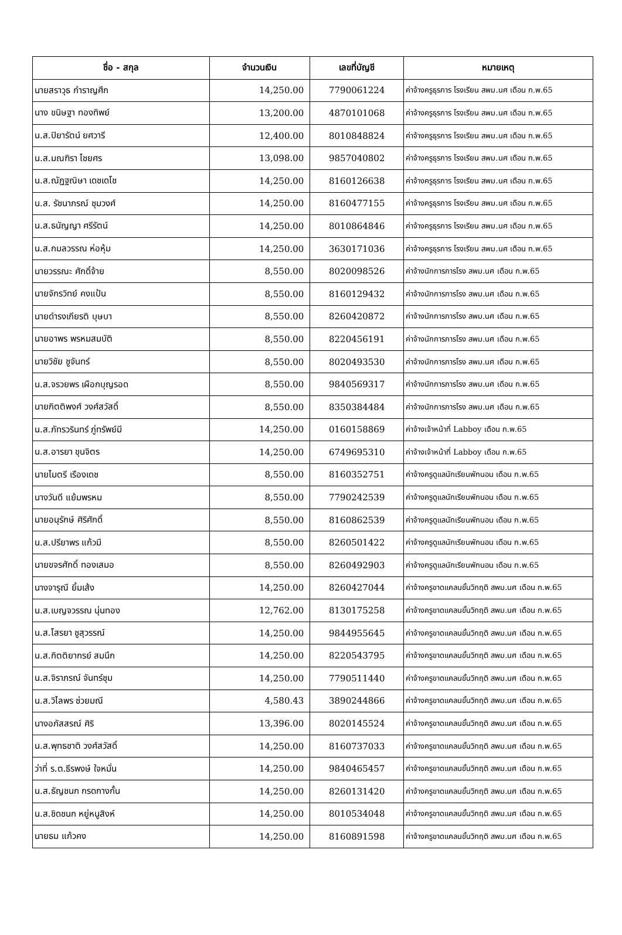| ชื่อ - สกุล | จำนวนเงิน | เลขที่บัญชี | หมายเหตุ |
| --- | --- | --- | --- |
| นายสราวุธ กำราญศึก | 14,250.00 | 7790061224 | ค่าจ้างครูธุรการ โรงเรียน สพม.นศ เดือน ก.พ.65 |
| นาง ขนิษฐา ทองทิพย์ | 13,200.00 | 4870101068 | ค่าจ้างครูธุรการ โรงเรียน สพม.นศ เดือน ก.พ.65 |
| น.ส.ปิยารัตน์ ยศวารี | 12,400.00 | 8010848824 | ค่าจ้างครูธุรการ โรงเรียน สพม.นศ เดือน ก.พ.65 |
| น.ส.มณฑิรา ไชยศร | 13,098.00 | 9857040802 | ค่าจ้างครูธุรการ โรงเรียน สพม.นศ เดือน ก.พ.65 |
| น.ส.ณัฏฐณิษา เดชเดโช | 14,250.00 | 8160126638 | ค่าจ้างครูธุรการ โรงเรียน สพม.นศ เดือน ก.พ.65 |
| น.ส. รัชนาภรณ์ ชุมวงศ์ | 14,250.00 | 8160477155 | ค่าจ้างครูธุรการ โรงเรียน สพม.นศ เดือน ก.พ.65 |
| น.ส.ธนัญญา ศรีรัตน์ | 14,250.00 | 8010864846 | ค่าจ้างครูธุรการ โรงเรียน สพม.นศ เดือน ก.พ.65 |
| น.ส.กมลวรรณ ห่อหุ้ม | 14,250.00 | 3630171036 | ค่าจ้างครูธุรการ โรงเรียน สพม.นศ เดือน ก.พ.65 |
| นายวรรณะ ศักดิ์จ้าย | 8,550.00 | 8020098526 | ค่าจ้างนักการภารโรง สพม.นศ เดือน ก.พ.65 |
| นายจักรวิทย์ คงแป้น | 8,550.00 | 8160129432 | ค่าจ้างนักการภารโรง สพม.นศ เดือน ก.พ.65 |
| นายดำรงเกียรติ บุษบา | 8,550.00 | 8260420872 | ค่าจ้างนักการภารโรง สพม.นศ เดือน ก.พ.65 |
| นายอาพร พรหมสมบัติ | 8,550.00 | 8220456191 | ค่าจ้างนักการภารโรง สพม.นศ เดือน ก.พ.65 |
| นายวิชัย ชูจันทร์ | 8,550.00 | 8020493530 | ค่าจ้างนักการภารโรง สพม.นศ เดือน ก.พ.65 |
| น.ส.จรวยพร เผือกบุญรอด | 8,550.00 | 9840569317 | ค่าจ้างนักการภารโรง สพม.นศ เดือน ก.พ.65 |
| นายกิตติพงศ์ วงศ์สวัสดิ์ | 8,550.00 | 8350384484 | ค่าจ้างนักการภารโรง สพม.นศ เดือน ก.พ.65 |
| น.ส.ภัทรวรินทร์ ภู่ทรัพย์มี | 14,250.00 | 0160158869 | ค่าจ้างเจ้าหน้าที่ Labboy เดือน ก.พ.65 |
| น.ส.อารยา ขุนจิตร | 14,250.00 | 6749695310 | ค่าจ้างเจ้าหน้าที่ Labboy เดือน ก.พ.65 |
| นายไมตรี เรืองเดช | 8,550.00 | 8160352751 | ค่าจ้างครูดูแลนักเรียนพักนอน เดือน ก.พ.65 |
| นางวันดี แย้มพรหม | 8,550.00 | 7790242539 | ค่าจ้างครูดูแลนักเรียนพักนอน เดือน ก.พ.65 |
| นายอนุรักษ์ ศิริศักดิ์ | 8,550.00 | 8160862539 | ค่าจ้างครูดูแลนักเรียนพักนอน เดือน ก.พ.65 |
| น.ส.ปรียาพร แก้วมี | 8,550.00 | 8260501422 | ค่าจ้างครูดูแลนักเรียนพักนอน เดือน ก.พ.65 |
| นายขจรศักดิ์ ทองเสมอ | 8,550.00 | 8260492903 | ค่าจ้างครูดูแลนักเรียนพักนอน เดือน ก.พ.65 |
| นางจารุณี ยิ้มเส้ง | 14,250.00 | 8260427044 | ค่าจ้างครูขาดแคลนขั้นวิกฤติ สพม.นศ เดือน ก.พ.65 |
| น.ส.เบญจวรรณ นุ่นทอง | 12,762.00 | 8130175258 | ค่าจ้างครูขาดแคลนขั้นวิกฤติ สพม.นศ เดือน ก.พ.65 |
| น.ส.โสรยา ชูสุวรรณ์ | 14,250.00 | 9844955645 | ค่าจ้างครูขาดแคลนขั้นวิกฤติ สพม.นศ เดือน ก.พ.65 |
| น.ส.กิตติยากรย์ สมนึก | 14,250.00 | 8220543795 | ค่าจ้างครูขาดแคลนขั้นวิกฤติ สพม.นศ เดือน ก.พ.65 |
| น.ส.จิราภรณ์ จันทร์ชุม | 14,250.00 | 7790511440 | ค่าจ้างครูขาดแคลนขั้นวิกฤติ สพม.นศ เดือน ก.พ.65 |
| น.ส.วิไลพร ช่วยมณี | 4,580.43 | 3890244866 | ค่าจ้างครูขาดแคลนขั้นวิกฤติ สพม.นศ เดือน ก.พ.65 |
| นางอภัสสรณ์ ศิริ | 13,396.00 | 8020145524 | ค่าจ้างครูขาดแคลนขั้นวิกฤติ สพม.นศ เดือน ก.พ.65 |
| น.ส.พุทธชาติ วงศ์สวัสดิ์ | 14,250.00 | 8160737033 | ค่าจ้างครูขาดแคลนขั้นวิกฤติ สพม.นศ เดือน ก.พ.65 |
| ว่าที่ ร.ต.ธีรพงษ์ ใจหมั่น | 14,250.00 | 9840465457 | ค่าจ้างครูขาดแคลนขั้นวิกฤติ สพม.นศ เดือน ก.พ.65 |
| น.ส.ธัญชนก กรดกางกั้น | 14,250.00 | 8260131420 | ค่าจ้างครูขาดแคลนขั้นวิกฤติ สพม.นศ เดือน ก.พ.65 |
| น.ส.ชิดชนก หยู่หนูสิงห์ | 14,250.00 | 8010534048 | ค่าจ้างครูขาดแคลนขั้นวิกฤติ สพม.นศ เดือน ก.พ.65 |
| นายธม แก้วคง | 14,250.00 | 8160891598 | ค่าจ้างครูขาดแคลนขั้นวิกฤติ สพม.นศ เดือน ก.พ.65 |